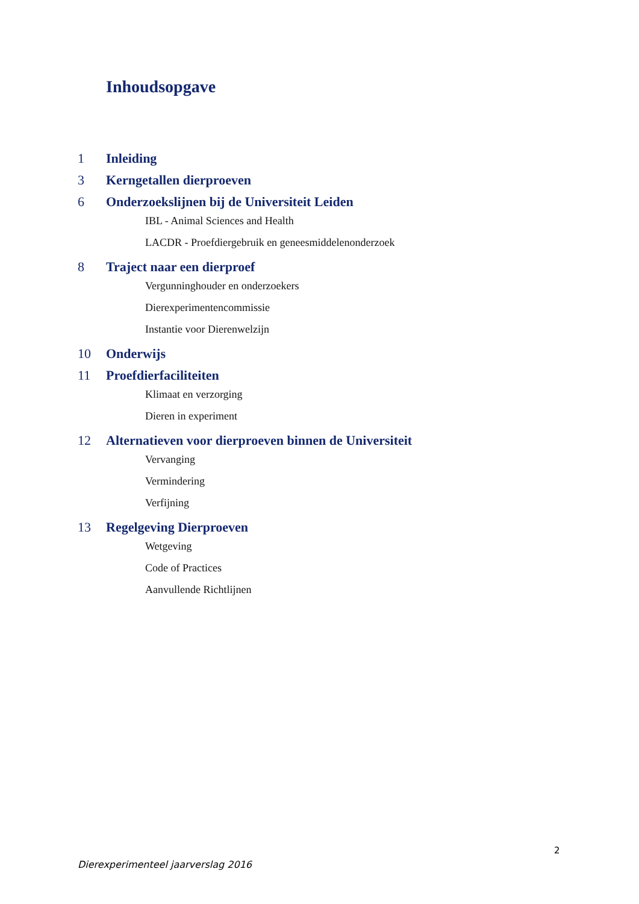Inhoudsopgave
1 Inleiding
3 Kerngetallen dierproeven
6 Onderzoekslijnen bij de Universiteit Leiden
IBL - Animal Sciences and Health
LACDR - Proefdiergebruik en geneesmiddelenonderzoek
8 Traject naar een dierproef
Vergunninghouder en onderzoekers
Dierexperimentencommissie
Instantie voor Dierenwelzijn
10 Onderwijs
11 Proefdierfaciliteiten
Klimaat en verzorging
Dieren in experiment
12 Alternatieven voor dierproeven binnen de Universiteit
Vervanging
Vermindering
Verfijning
13 Regelgeving Dierproeven
Wetgeving
Code of Practices
Aanvullende Richtlijnen
2
Dierexperimenteel jaarverslag 2016